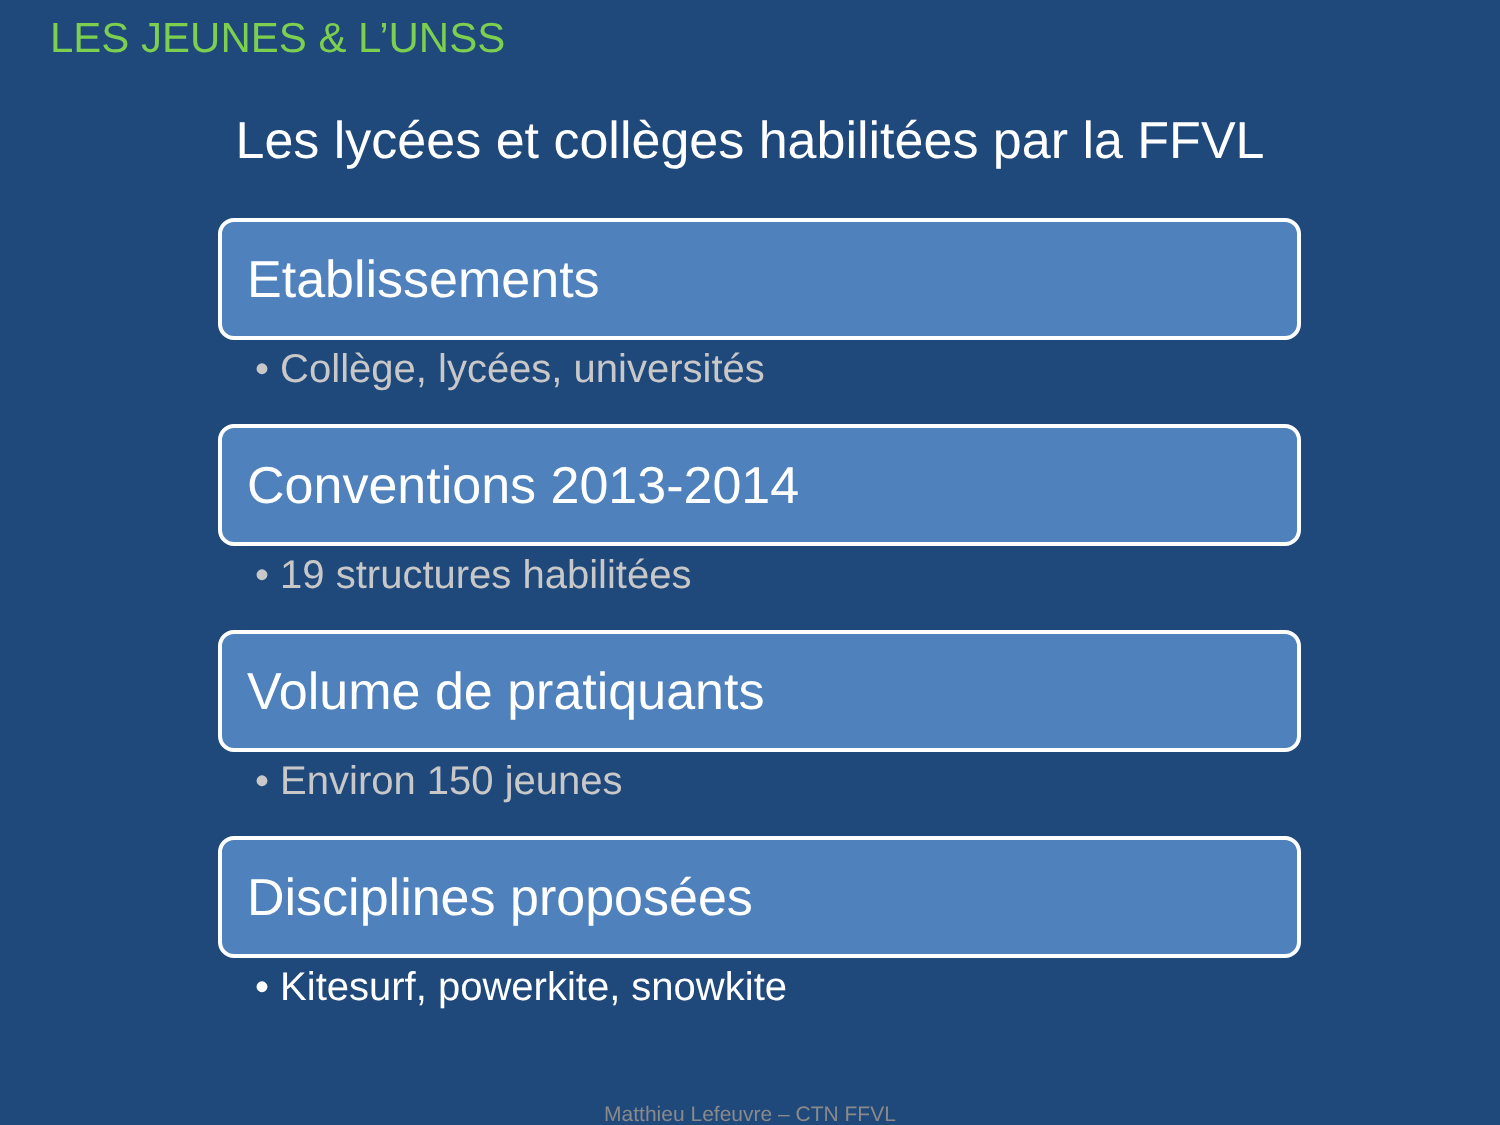LES JEUNES & L’UNSS
Les lycées et collèges habilitées par la FFVL
Etablissements
• Collège, lycées, universités
Conventions 2013-2014
• 19 structures habilitées
Volume de pratiquants
• Environ 150 jeunes
Disciplines proposées
• Kitesurf, powerkite, snowkite
Matthieu Lefeuvre – CTN FFVL